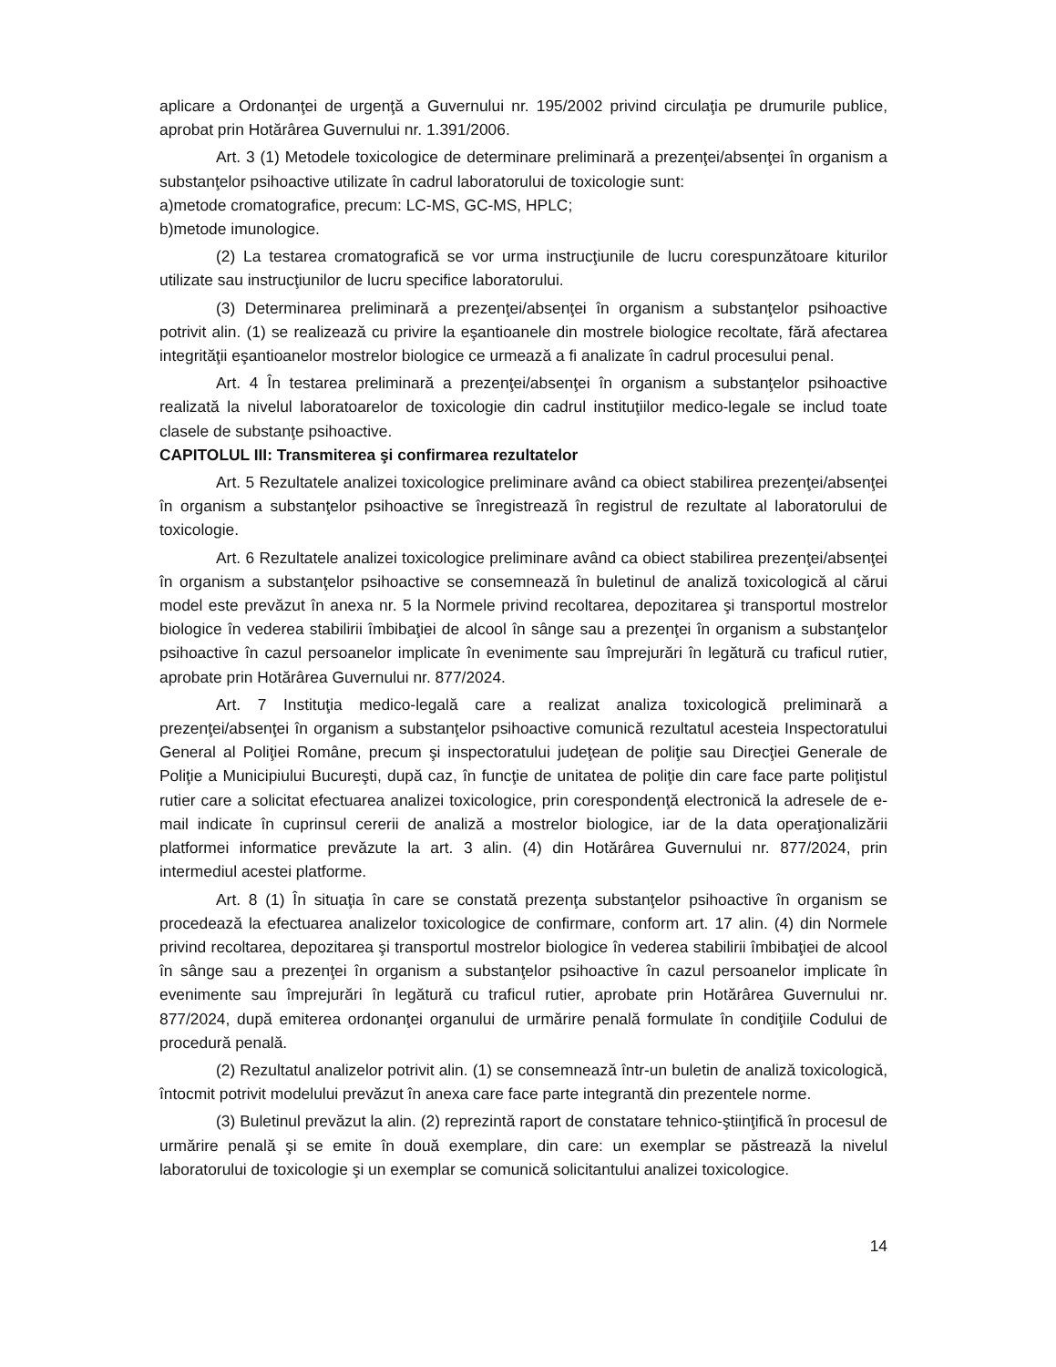aplicare a Ordonanţei de urgenţă a Guvernului nr. 195/2002 privind circulaţia pe drumurile publice, aprobat prin Hotărârea Guvernului nr. 1.391/2006.
Art. 3 (1) Metodele toxicologice de determinare preliminară a prezenţei/absenţei în organism a substanţelor psihoactive utilizate în cadrul laboratorului de toxicologie sunt:
a)metode cromatografice, precum: LC-MS, GC-MS, HPLC;
b)metode imunologice.
(2) La testarea cromatografică se vor urma instrucţiunile de lucru corespunzătoare kiturilor utilizate sau instrucţiunilor de lucru specifice laboratorului.
(3) Determinarea preliminară a prezenţei/absenţei în organism a substanţelor psihoactive potrivit alin. (1) se realizează cu privire la eşantioanele din mostrele biologice recoltate, fără afectarea integrităţii eşantioanelor mostrelor biologice ce urmează a fi analizate în cadrul procesului penal.
Art. 4 În testarea preliminară a prezenţei/absenţei în organism a substanţelor psihoactive realizată la nivelul laboratoarelor de toxicologie din cadrul instituţiilor medico-legale se includ toate clasele de substanţe psihoactive.
CAPITOLUL III: Transmiterea şi confirmarea rezultatelor
Art. 5 Rezultatele analizei toxicologice preliminare având ca obiect stabilirea prezenţei/absenţei în organism a substanţelor psihoactive se înregistrează în registrul de rezultate al laboratorului de toxicologie.
Art. 6 Rezultatele analizei toxicologice preliminare având ca obiect stabilirea prezenţei/absenţei în organism a substanţelor psihoactive se consemnează în buletinul de analiză toxicologică al cărui model este prevăzut în anexa nr. 5 la Normele privind recoltarea, depozitarea şi transportul mostrelor biologice în vederea stabilirii îmbibaţiei de alcool în sânge sau a prezenţei în organism a substanţelor psihoactive în cazul persoanelor implicate în evenimente sau împrejurări în legătură cu traficul rutier, aprobate prin Hotărârea Guvernului nr. 877/2024.
Art. 7 Instituţia medico-legală care a realizat analiza toxicologică preliminară a prezenţei/absenţei în organism a substanţelor psihoactive comunică rezultatul acesteia Inspectoratului General al Poliţiei Române, precum şi inspectoratului judeţean de poliţie sau Direcţiei Generale de Poliţie a Municipiului Bucureşti, după caz, în funcţie de unitatea de poliţie din care face parte poliţistul rutier care a solicitat efectuarea analizei toxicologice, prin corespondenţă electronică la adresele de e-mail indicate în cuprinsul cererii de analiză a mostrelor biologice, iar de la data operaţionalizării platformei informatice prevăzute la art. 3 alin. (4) din Hotărârea Guvernului nr. 877/2024, prin intermediul acestei platforme.
Art. 8 (1) În situaţia în care se constată prezenţa substanţelor psihoactive în organism se procedează la efectuarea analizelor toxicologice de confirmare, conform art. 17 alin. (4) din Normele privind recoltarea, depozitarea şi transportul mostrelor biologice în vederea stabilirii îmbibaţiei de alcool în sânge sau a prezenţei în organism a substanţelor psihoactive în cazul persoanelor implicate în evenimente sau împrejurări în legătură cu traficul rutier, aprobate prin Hotărârea Guvernului nr. 877/2024, după emiterea ordonanţei organului de urmărire penală formulate în condiţiile Codului de procedură penală.
(2) Rezultatul analizelor potrivit alin. (1) se consemnează într-un buletin de analiză toxicologică, întocmit potrivit modelului prevăzut în anexa care face parte integrantă din prezentele norme.
(3) Buletinul prevăzut la alin. (2) reprezintă raport de constatare tehnico-ştiinţifică în procesul de urmărire penală şi se emite în două exemplare, din care: un exemplar se păstrează la nivelul laboratorului de toxicologie şi un exemplar se comunică solicitantului analizei toxicologice.
14